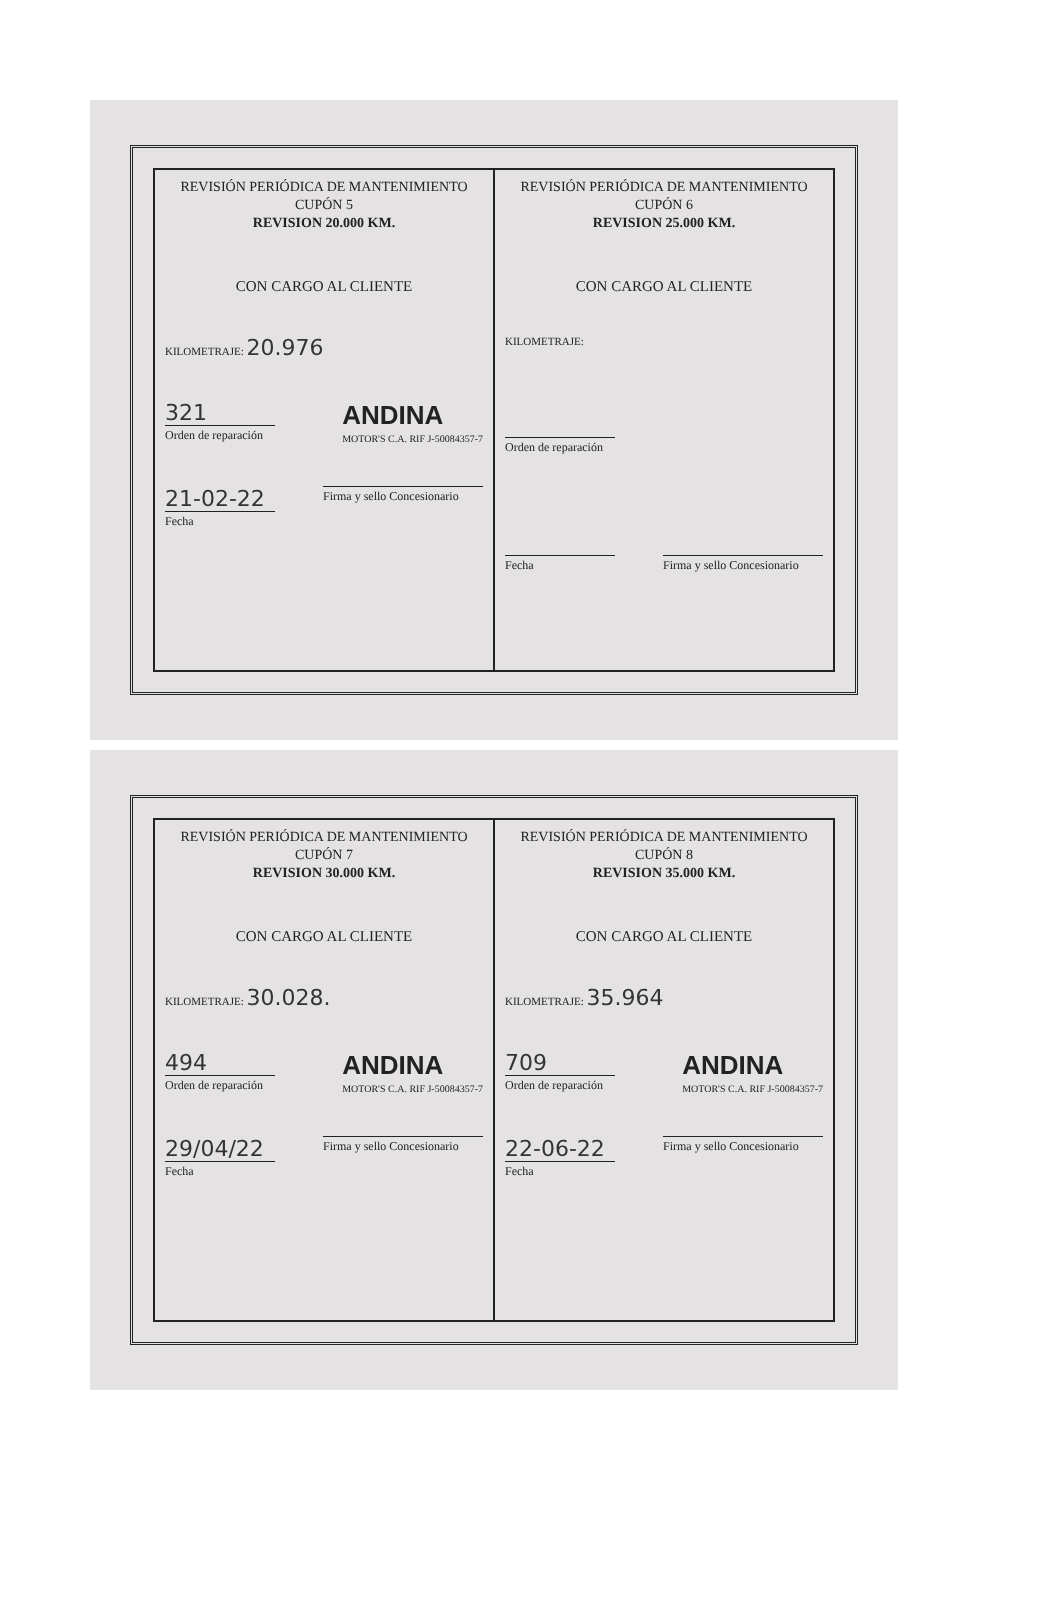| REVISIÓN PERIÓDICA DE MANTENIMIENTO CUPÓN 5 REVISION 20.000 KM. CON CARGO AL CLIENTE KILOMETRAJE: 20.976 321 Orden de reparación ANDINA MOTOR'S C.A. RIF J-50084357-7 21-02-22 Fecha Firma y sello Concesionario | REVISIÓN PERIÓDICA DE MANTENIMIENTO CUPÓN 6 REVISION 25.000 KM. CON CARGO AL CLIENTE KILOMETRAJE: Orden de reparación Fecha Firma y sello Concesionario |
| REVISIÓN PERIÓDICA DE MANTENIMIENTO CUPÓN 7 REVISION 30.000 KM. CON CARGO AL CLIENTE KILOMETRAJE: 30.028. 494 Orden de reparación ANDINA MOTOR'S C.A. RIF J-50084357-7 29/04/22 Fecha Firma y sello Concesionario | REVISIÓN PERIÓDICA DE MANTENIMIENTO CUPÓN 8 REVISION 35.000 KM. CON CARGO AL CLIENTE KILOMETRAJE: 35.964 709 Orden de reparación ANDINA MOTOR'S C.A. RIF J-50084357-7 22-06-22 Fecha Firma y sello Concesionario |